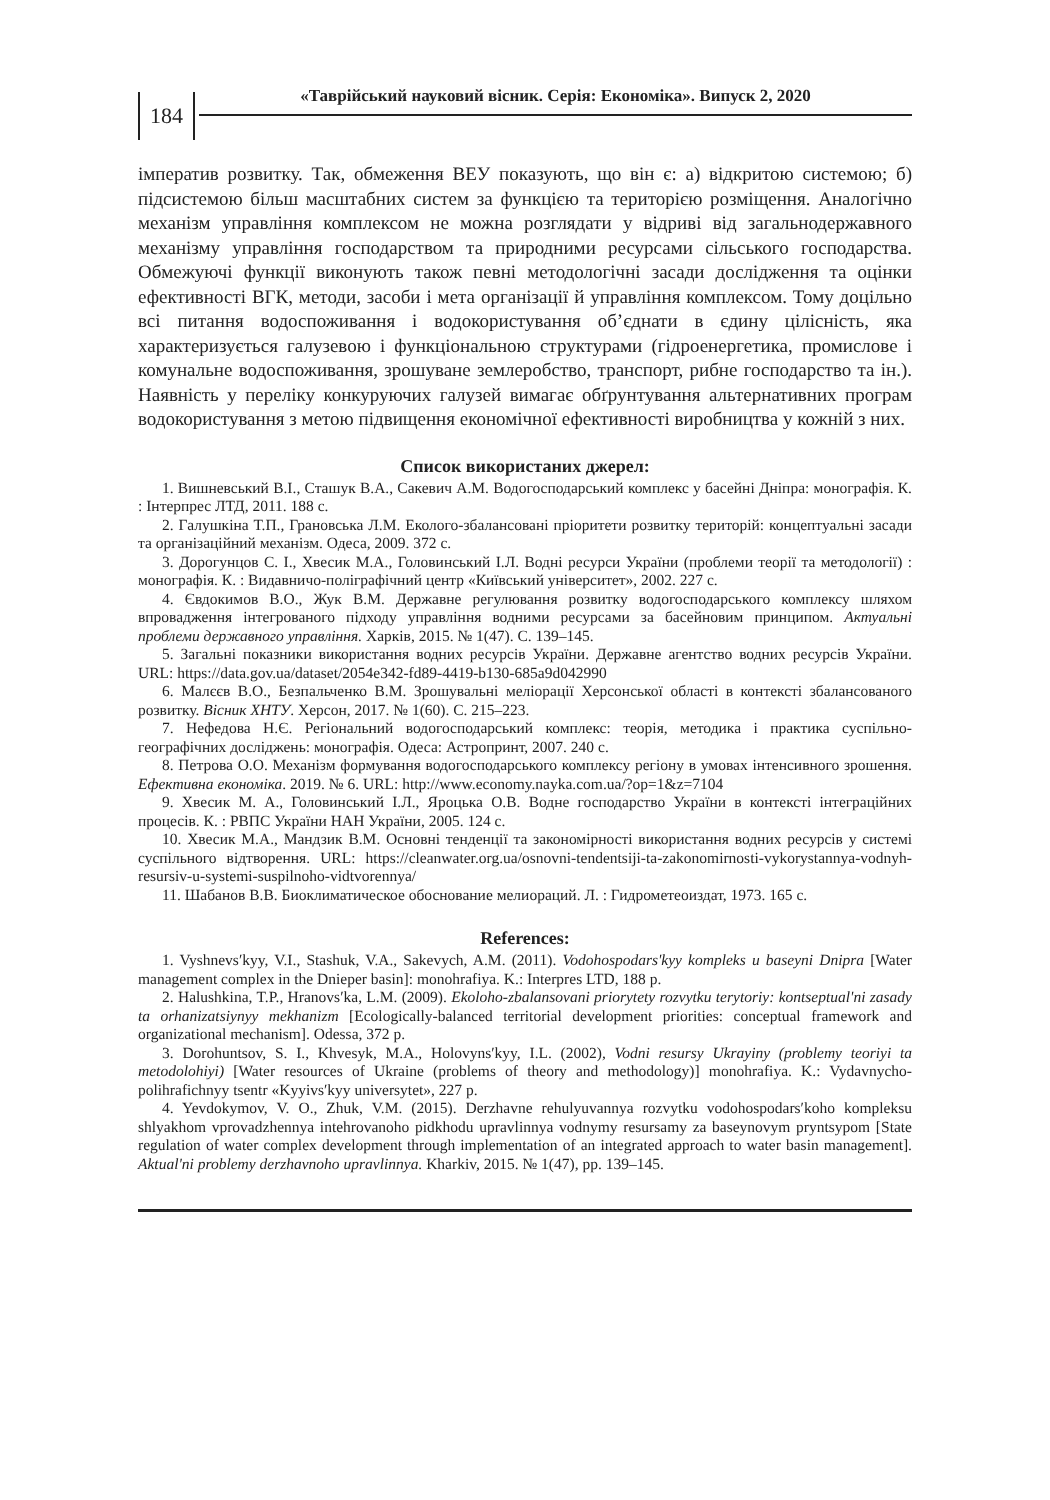184
«Таврійський науковий вісник. Серія: Економіка». Випуск 2, 2020
імператив розвитку. Так, обмеження ВЕУ показують, що він є: а) відкритою системою; б) підсистемою більш масштабних систем за функцією та територією розміщення. Аналогічно механізм управління комплексом не можна розглядати у відриві від загальнодержавного механізму управління господарством та природними ресурсами сільського господарства. Обмежуючі функції виконують також певні методологічні засади дослідження та оцінки ефективності ВГК, методи, засоби і мета організації й управління комплексом. Тому доцільно всі питання водоспоживання і водокористування об’єднати в єдину цілісність, яка характеризується галузевою і функціональною структурами (гідроенергетика, промислове і комунальне водоспоживання, зрошуване землеробство, транспорт, рибне господарство та ін.). Наявність у переліку конкуруючих галузей вимагає обґрунтування альтернативних програм водокористування з метою підвищення економічної ефективності виробництва у кожній з них.
Список використаних джерел:
1. Вишневський В.І., Сташук В.А., Сакевич А.М. Водогосподарський комплекс у басейні Дніпра: монографія. К. : Інтерпрес ЛТД, 2011. 188 с.
2. Галушкіна Т.П., Грановська Л.М. Еколого-збалансовані пріоритети розвитку територій: концептуальні засади та організаційний механізм. Одеса, 2009. 372 с.
3. Дорогунцов С. І., Хвесик М.А., Головинський І.Л. Водні ресурси України (проблеми теорії та методології) : монографія. К. : Видавничо-поліграфічний центр «Київський університет», 2002. 227 с.
4. Євдокимов В.О., Жук В.М. Державне регулювання розвитку водогосподарського комплексу шляхом впровадження інтегрованого підходу управління водними ресурсами за басейновим принципом. Актуальні проблеми державного управління. Харків, 2015. № 1(47). С. 139–145.
5. Загальні показники використання водних ресурсів України. Державне агентство водних ресурсів України. URL: https://data.gov.ua/dataset/2054e342-fd89-4419-b130-685a9d042990
6. Малєєв В.О., Безпальченко В.М. Зрошувальні меліорації Херсонської області в контексті збалансованого розвитку. Вісник ХНТУ. Херсон, 2017. № 1(60). С. 215–223.
7. Нефедова Н.Є. Регіональний водогосподарський комплекс: теорія, методика і практика суспільно-географічних досліджень: монографія. Одеса: Астропринт, 2007. 240 с.
8. Петрова О.О. Механізм формування водогосподарського комплексу регіону в умовах інтенсивного зрошення. Ефективна економіка. 2019. № 6. URL: http://www.economy.nayka.com.ua/?op=1&z=7104
9. Хвесик М. А., Головинський І.Л., Яроцька О.В. Водне господарство України в контексті інтеграційних процесів. К. : РВПС України НАН України, 2005. 124 с.
10. Хвесик М.А., Мандзик В.М. Основні тенденції та закономірності використання водних ресурсів у системі суспільного відтворення. URL: https://cleanwater.org.ua/osnovni-tendentsiji-ta-zakonomirnosti-vykorystannya-vodnyh-resursiv-u-systemi-suspilnoho-vidtvorennya/
11. Шабанов В.В. Биоклиматическое обоснование мелиораций. Л. : Гидрометеоиздат, 1973. 165 с.
References:
1. Vyshnevs′kyy, V.I., Stashuk, V.A., Sakevych, A.M. (2011). Vodohospodars'kyy kompleks u baseyni Dnipra [Water management complex in the Dnieper basin]: monohrafiya. K.: Interpres LTD, 188 p.
2. Halushkina, T.P., Hranovs′ka, L.M. (2009). Ekoloho-zbalansovani priorytety rozvytku terytoriy: kontseptual'ni zasady ta orhanizatsiynyy mekhanizm [Ecologically-balanced territorial development priorities: conceptual framework and organizational mechanism]. Odessa, 372 p.
3. Dorohuntsov, S. I., Khvesyk, M.A., Holovyns′kyy, I.L. (2002), Vodni resursy Ukrayiny (problemy teoriyi ta metodolohiyi) [Water resources of Ukraine (problems of theory and methodology)] monohrafiya. K.: Vydavnycho-polihrafichnyy tsentr «Kyyivs′kyy universytet», 227 p.
4. Yevdokymov, V. O., Zhuk, V.M. (2015). Derzhavne rehulyuvannya rozvytku vodohospodars′koho kompleksu shlyakhom vprovadzhennya intehrovanoho pidkhodu upravlinnya vodnymy resursamy za baseynovym pryntsypom [State regulation of water complex development through implementation of an integrated approach to water basin management]. Aktual'ni problemy derzhavnoho upravlinnya. Kharkiv, 2015. № 1(47), pp. 139–145.